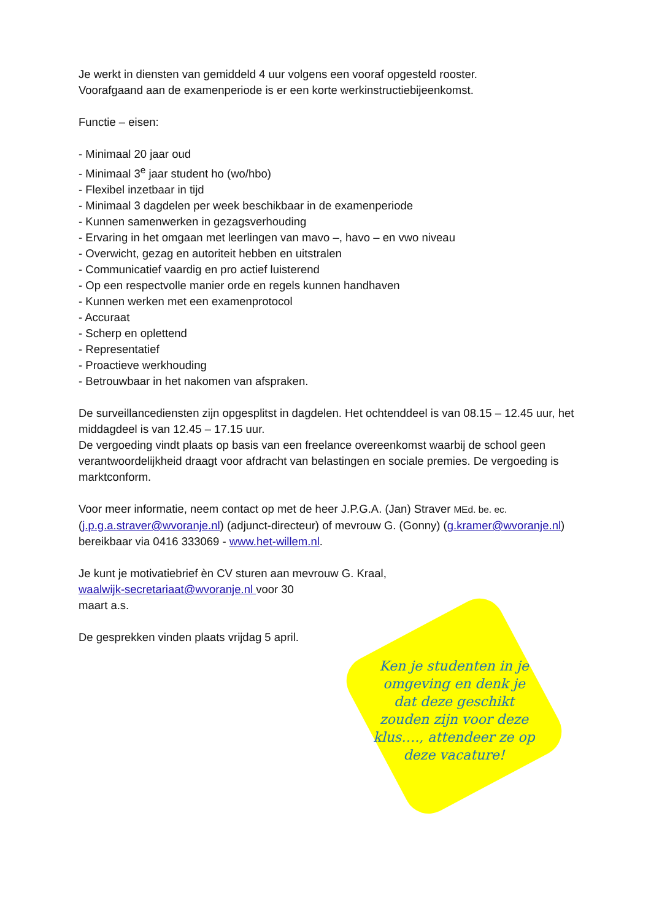Je werkt in diensten van gemiddeld 4 uur volgens een vooraf opgesteld rooster.
Voorafgaand aan de examenperiode is er een korte werkinstructiebijeenkomst.
Functie – eisen:
- Minimaal 20 jaar oud
- Minimaal 3<sup>e</sup> jaar student ho (wo/hbo)
- Flexibel inzetbaar in tijd
- Minimaal 3 dagdelen per week beschikbaar in de examenperiode
- Kunnen samenwerken in gezagsverhouding
- Ervaring in het omgaan met leerlingen van mavo –, havo – en vwo niveau
- Overwicht, gezag en autoriteit hebben en uitstralen
- Communicatief vaardig en pro actief luisterend
- Op een respectvolle manier orde en regels kunnen handhaven
- Kunnen werken met een examenprotocol
- Accuraat
- Scherp en oplettend
- Representatief
- Proactieve werkhouding
- Betrouwbaar in het nakomen van afspraken.
De surveillancediensten zijn opgesplitst in dagdelen. Het ochtenddeel is van 08.15 – 12.45 uur, het middagdeel is van 12.45 – 17.15 uur.
De vergoeding vindt plaats op basis van een freelance overeenkomst waarbij de school geen verantwoordelijkheid draagt voor afdracht van belastingen en sociale premies. De vergoeding is marktconform.
Voor meer informatie, neem contact op met de heer J.P.G.A. (Jan) Straver MEd. be. ec.
(j.p.g.a.straver@wvoranje.nl) (adjunct-directeur) of mevrouw G. (Gonny) (g.kramer@wvoranje.nl)
bereikbaar via 0416 333069 - www.het-willem.nl.
Je kunt je motivatiebrief èn CV sturen aan mevrouw G. Kraal,
waalwijk-secretariaat@wvoranje.nl voor 30
maart a.s.
De gesprekken vinden plaats vrijdag 5 april.
Ken je studenten in je omgeving en denk je dat deze geschikt zouden zijn voor deze klus…., attendeer ze op deze vacature!